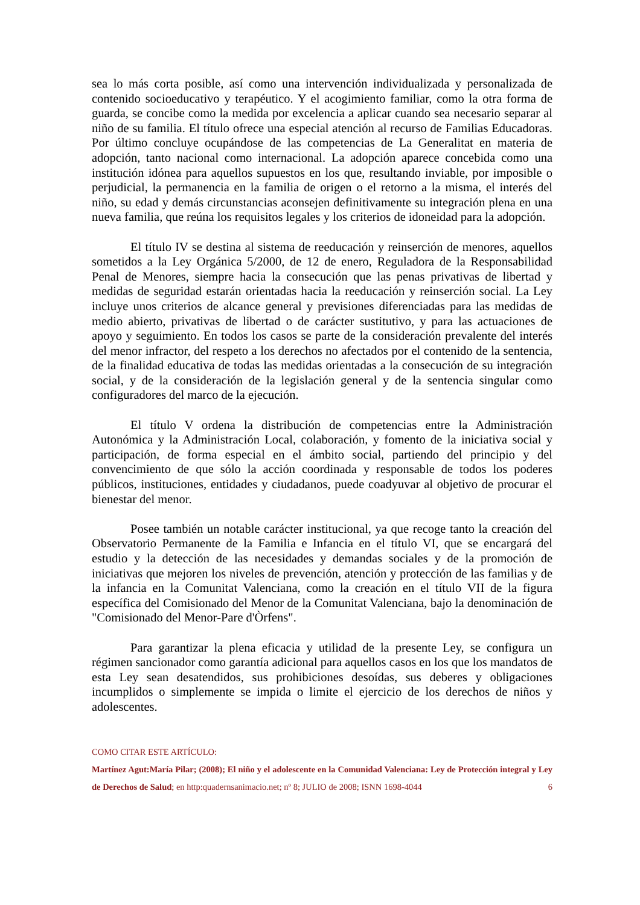sea lo más corta posible, así como una intervención individualizada y personalizada de contenido socioeducativo y terapéutico. Y el acogimiento familiar, como la otra forma de guarda, se concibe como la medida por excelencia a aplicar cuando sea necesario separar al niño de su familia. El título ofrece una especial atención al recurso de Familias Educadoras. Por último concluye ocupándose de las competencias de La Generalitat en materia de adopción, tanto nacional como internacional. La adopción aparece concebida como una institución idónea para aquellos supuestos en los que, resultando inviable, por imposible o perjudicial, la permanencia en la familia de origen o el retorno a la misma, el interés del niño, su edad y demás circunstancias aconsejen definitivamente su integración plena en una nueva familia, que reúna los requisitos legales y los criterios de idoneidad para la adopción.
El título IV se destina al sistema de reeducación y reinserción de menores, aquellos sometidos a la Ley Orgánica 5/2000, de 12 de enero, Reguladora de la Responsabilidad Penal de Menores, siempre hacia la consecución que las penas privativas de libertad y medidas de seguridad estarán orientadas hacia la reeducación y reinserción social. La Ley incluye unos criterios de alcance general y previsiones diferenciadas para las medidas de medio abierto, privativas de libertad o de carácter sustitutivo, y para las actuaciones de apoyo y seguimiento. En todos los casos se parte de la consideración prevalente del interés del menor infractor, del respeto a los derechos no afectados por el contenido de la sentencia, de la finalidad educativa de todas las medidas orientadas a la consecución de su integración social, y de la consideración de la legislación general y de la sentencia singular como configuradores del marco de la ejecución.
El título V ordena la distribución de competencias entre la Administración Autonómica y la Administración Local, colaboración, y fomento de la iniciativa social y participación, de forma especial en el ámbito social, partiendo del principio y del convencimiento de que sólo la acción coordinada y responsable de todos los poderes públicos, instituciones, entidades y ciudadanos, puede coadyuvar al objetivo de procurar el bienestar del menor.
Posee también un notable carácter institucional, ya que recoge tanto la creación del Observatorio Permanente de la Familia e Infancia en el título VI, que se encargará del estudio y la detección de las necesidades y demandas sociales y de la promoción de iniciativas que mejoren los niveles de prevención, atención y protección de las familias y de la infancia en la Comunitat Valenciana, como la creación en el título VII de la figura específica del Comisionado del Menor de la Comunitat Valenciana, bajo la denominación de "Comisionado del Menor-Pare d'Òrfens".
Para garantizar la plena eficacia y utilidad de la presente Ley, se configura un régimen sancionador como garantía adicional para aquellos casos en los que los mandatos de esta Ley sean desatendidos, sus prohibiciones desoídas, sus deberes y obligaciones incumplidos o simplemente se impida o limite el ejercicio de los derechos de niños y adolescentes.
COMO CITAR ESTE ARTÍCULO:
Martínez Agut:María Pilar; (2008); El niño y el adolescente en la Comunidad Valenciana: Ley de Protección integral y Ley de Derechos de Salud; en http:quadernsanimacio.net; nº 8; JULIO de 2008; ISNN 1698-4044 6